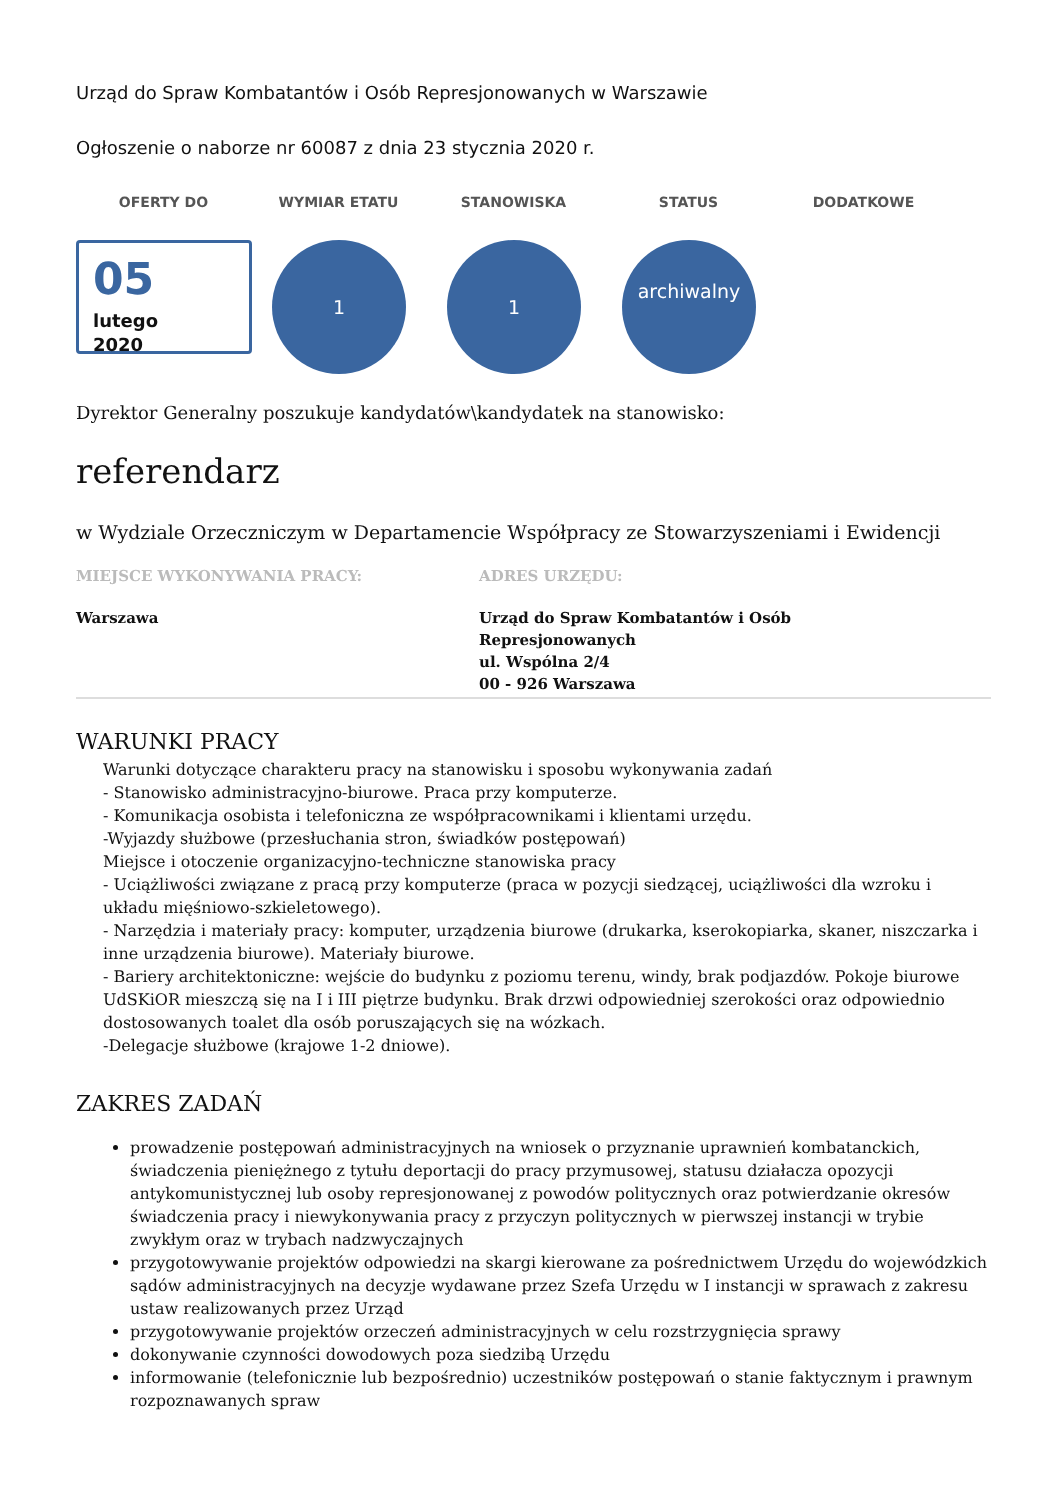Urząd do Spraw Kombatantów i Osób Represjonowanych w Warszawie
Ogłoszenie o naborze nr 60087 z dnia 23 stycznia 2020 r.
OFERTY DO WYMIAR ETATU STANOWISKA STATUS DODATKOWE
05
lutego
2020
1 1
archiwalny
Dyrektor Generalny poszukuje kandydatów\kandydatek na stanowisko:
referendarz
w Wydziale Orzeczniczym w Departamencie Współpracy ze Stowarzyszeniami i Ewidencji
MIEJSCE WYKONYWANIA PRACY:
Warszawa
ADRES URZĘDU:
Urząd do Spraw Kombatantów i Osób Represjonowanych
ul. Wspólna 2/4
00 - 926 Warszawa
WARUNKI PRACY
Warunki dotyczące charakteru pracy na stanowisku i sposobu wykonywania zadań
- Stanowisko administracyjno-biurowe. Praca przy komputerze.
- Komunikacja osobista i telefoniczna ze współpracownikami i klientami urzędu.
-Wyjazdy służbowe (przesłuchania stron, świadków postępowań)
Miejsce i otoczenie organizacyjno-techniczne stanowiska pracy
- Uciążliwości związane z pracą przy komputerze (praca w pozycji siedzącej, uciążliwości dla wzroku i układu mięśniowo-szkieletowego).
- Narzędzia i materiały pracy: komputer, urządzenia biurowe (drukarka, kserokopiarka, skaner, niszczarka i inne urządzenia biurowe). Materiały biurowe.
- Bariery architektoniczne: wejście do budynku z poziomu terenu, windy, brak podjazdów. Pokoje biurowe UdSKiOR mieszczą się na I i III piętrze budynku. Brak drzwi odpowiedniej szerokości oraz odpowiednio dostosowanych toalet dla osób poruszających się na wózkach.
-Delegacje służbowe (krajowe 1-2 dniowe).
ZAKRES ZADAŃ
prowadzenie postępowań administracyjnych na wniosek o przyznanie uprawnień kombatanckich, świadczenia pieniężnego z tytułu deportacji do pracy przymusowej, statusu działacza opozycji antykomunistycznej lub osoby represjonowanej z powodów politycznych oraz potwierdzanie okresów świadczenia pracy i niewykonywania pracy z przyczyn politycznych w pierwszej instancji w trybie zwykłym oraz w trybach nadzwyczajnych
przygotowywanie projektów odpowiedzi na skargi kierowane za pośrednictwem Urzędu do wojewódzkich sądów administracyjnych na decyzje wydawane przez Szefa Urzędu w I instancji w sprawach z zakresu ustaw realizowanych przez Urząd
przygotowywanie projektów orzeczeń administracyjnych w celu rozstrzygnięcia sprawy
dokonywanie czynności dowodowych poza siedzibą Urzędu
informowanie (telefonicznie lub bezpośrednio) uczestników postępowań o stanie faktycznym i prawnym rozpoznawanych spraw